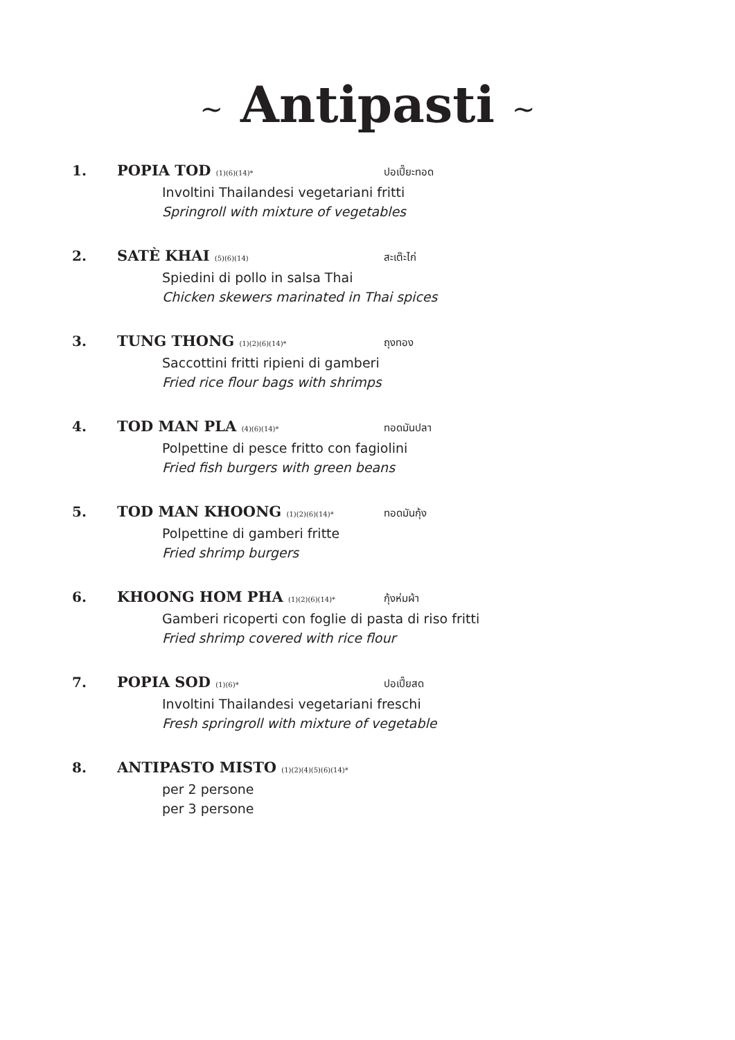~ Antipasti ~
1. POPIA TOD (1)(6)(14)* ปอเปี๊ยะทอด
Involtini Thailandesi vegetariani fritti
Springroll with mixture of vegetables
2. SATÈ KHAI (5)(6)(14) สะเต๊ะไก่
Spiedini di pollo in salsa Thai
Chicken skewers marinated in Thai spices
3. TUNG THONG (1)(2)(6)(14)* ถุงทอง
Saccottini fritti ripieni di gamberi
Fried rice flour bags with shrimps
4. TOD MAN PLA (4)(6)(14)* ทอดมันปลา
Polpettine di pesce fritto con fagiolini
Fried fish burgers with green beans
5. TOD MAN KHOONG (1)(2)(6)(14)* ทอดมันกุ้ง
Polpettine di gamberi fritte
Fried shrimp burgers
6. KHOONG HOM PHA (1)(2)(6)(14)* กุ้งห่มผ้า
Gamberi ricoperti con foglie di pasta di riso fritti
Fried shrimp covered with rice flour
7. POPIA SOD (1)(6)* ปอเปี๊ยสด
Involtini Thailandesi vegetariani freschi
Fresh springroll with mixture of vegetable
8. ANTIPASTO MISTO (1)(2)(4)(5)(6)(14)*
per 2 persone
per 3 persone